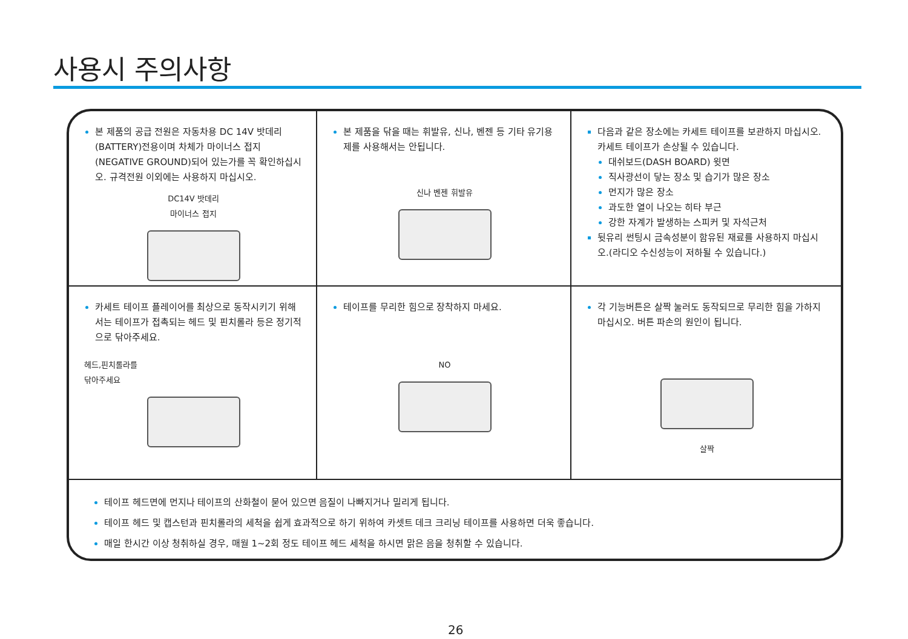사용시 주의사항
본 제품의 공급 전원은 자동차용 DC 14V 밧데리 (BATTERY)전용이며 차체가 마이너스 접지(NEGATIVE GROUND)되어 있는가를 꼭 확인하십시오. 규격전원 이외에는 사용하지 마십시오.
DC14V 밧데리
마이너스 접지
본 제품을 닦을 때는 휘발유, 신나, 벤젠 등 기타 유기용제를 사용해서는 안됩니다.
신나 벤젠 휘발유
다음과 같은 장소에는 카세트 테이프를 보관하지 마십시오. 카세트 테이프가 손상될 수 있습니다.
대쉬보드(DASH BOARD) 윗면
직사광선이 닿는 장소 및 습기가 많은 장소
먼지가 많은 장소
과도한 열이 나오는 히타 부근
강한 자계가 발생하는 스피커 및 자석근처
뒷유리 썬팅시 금속성분이 함유된 재료를 사용하지 마십시오.(라디오 수신성능이 저하될 수 있습니다.)
카세트 테이프 플레이어를 최상으로 동작시키기 위해서는 테이프가 접촉되는 헤드 및 핀치롤라 등은 정기적으로 닦아주세요.
헤드,핀치롤라를
닦아주세요
테이프를 무리한 힘으로 장착하지 마세요.
NO
각 기능버튼은 살짝 눌러도 동작되므로 무리한 힘을 가하지 마십시오. 버튼 파손의 원인이 됩니다.
살짝
테이프 헤드면에 먼지나 테이프의 산화철이 묻어 있으면 음질이 나빠지거나 밀리게 됩니다.
테이프 헤드 및 캡스턴과 핀치롤라의 세척을 쉽게 효과적으로 하기 위하여 카셋트 데크 크리닝 테이프를 사용하면 더욱 좋습니다.
매일 한시간 이상 청취하실 경우, 매월 1~2회 정도 테이프 헤드 세척을 하시면 맑은 음을 청취할 수 있습니다.
26